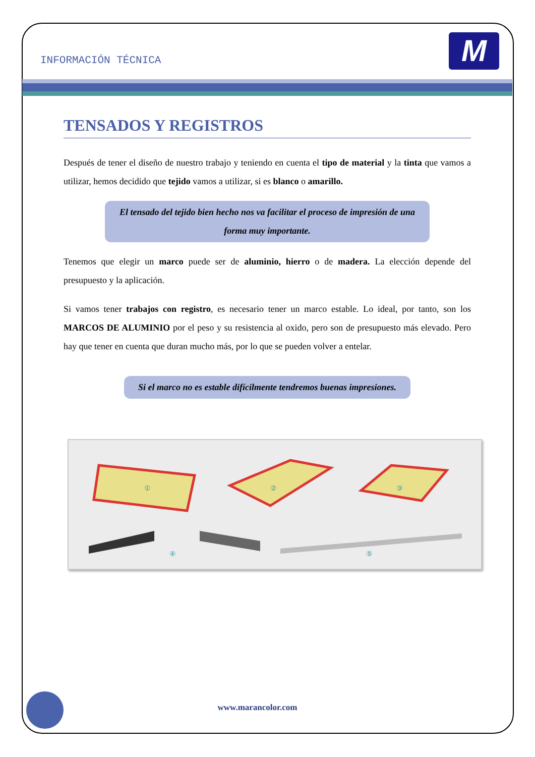INFORMACIÓN TÉCNICA M
TENSADOS Y REGISTROS
Después de tener el diseño de nuestro trabajo y teniendo en cuenta el tipo de material y la tinta que vamos a utilizar, hemos decidido que tejido vamos a utilizar, si es blanco o amarillo.
El tensado del tejido bien hecho nos va facilitar el proceso de impresión de una forma muy importante.
Tenemos que elegir un marco puede ser de aluminio, hierro o de madera. La elección depende del presupuesto y la aplicación.
Si vamos tener trabajos con registro, es necesario tener un marco estable. Lo ideal, por tanto, son los MARCOS DE ALUMINIO por el peso y su resistencia al oxido, pero son de presupuesto más elevado. Pero hay que tener en cuenta que duran mucho más, por lo que se pueden volver a entelar.
Si el marco no es estable difícilmente tendremos buenas impresiones.
①
②
③
④
⑤
www.marancolor.com